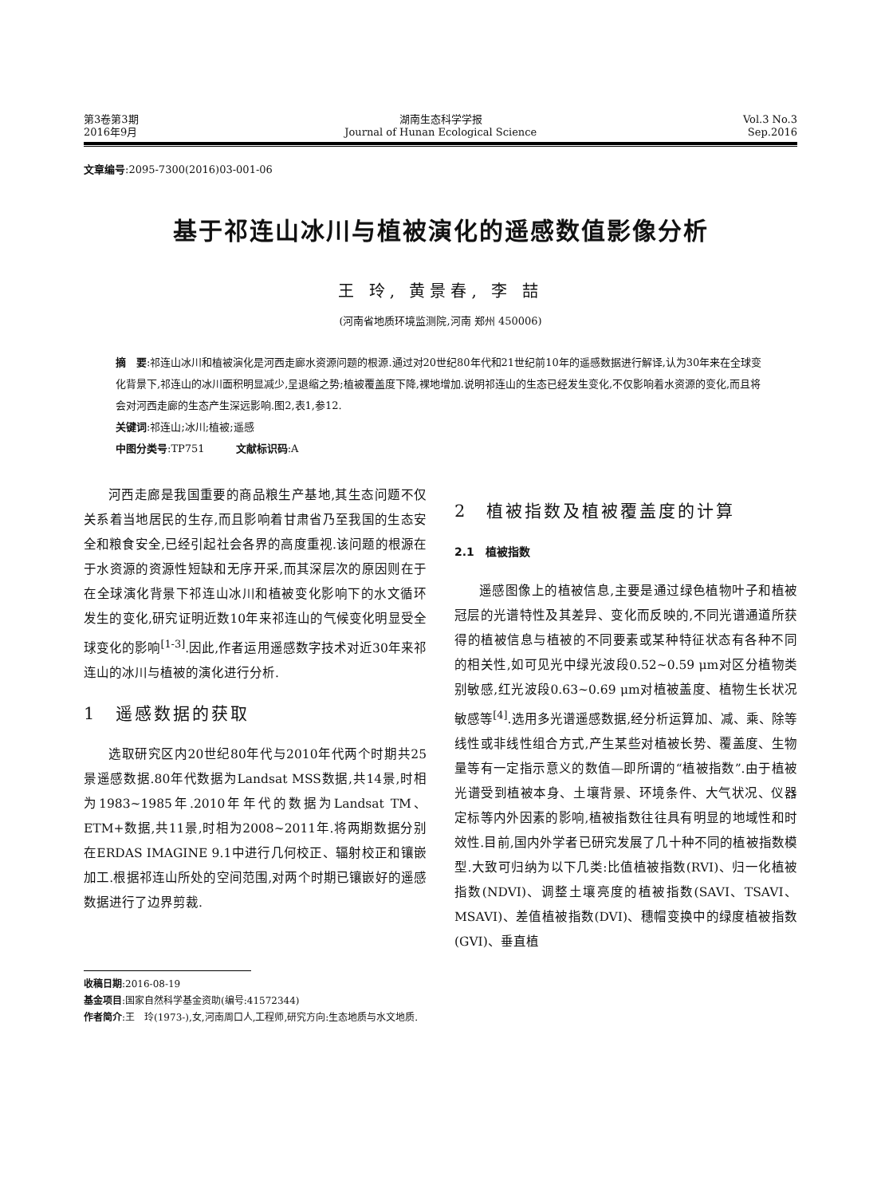第3卷第3期
2016年9月
湖南生态科学学报
Journal of Hunan Ecological Science
Vol.3 No.3
Sep.2016
文章编号:2095-7300(2016)03-001-06
基于祁连山冰川与植被演化的遥感数值影像分析
王 玲, 黄景春, 李 喆
(河南省地质环境监测院,河南 郑州 450006)
摘　要:祁连山冰川和植被演化是河西走廊水资源问题的根源.通过对20世纪80年代和21世纪前10年的遥感数据进行解译,认为30年来在全球变化背景下,祁连山的冰川面积明显减少,呈退缩之势;植被覆盖度下降,裸地增加.说明祁连山的生态已经发生变化,不仅影响着水资源的变化,而且将会对河西走廊的生态产生深远影响.图2,表1,参12.
关键词:祁连山;冰川;植被;遥感
中图分类号:TP751　　　文献标识码:A
河西走廊是我国重要的商品粮生产基地,其生态问题不仅关系着当地居民的生存,而且影响着甘肃省乃至我国的生态安全和粮食安全,已经引起社会各界的高度重视.该问题的根源在于水资源的资源性短缺和无序开采,而其深层次的原因则在于在全球演化背景下祁连山冰川和植被变化影响下的水文循环发生的变化,研究证明近数10年来祁连山的气候变化明显受全球变化的影响<sup>[1-3]</sup>.因此,作者运用遥感数字技术对近30年来祁连山的冰川与植被的演化进行分析.
1　遥感数据的获取
选取研究区内20世纪80年代与2010年代两个时期共25景遥感数据.80年代数据为Landsat MSS数据,共14景,时相为1983~1985年.2010年年代的数据为Landsat TM、ETM+数据,共11景,时相为2008~2011年.将两期数据分别在ERDAS IMAGINE 9.1中进行几何校正、辐射校正和镶嵌加工.根据祁连山所处的空间范围,对两个时期已镶嵌好的遥感数据进行了边界剪裁.
2　植被指数及植被覆盖度的计算
2.1　植被指数
遥感图像上的植被信息,主要是通过绿色植物叶子和植被冠层的光谱特性及其差异、变化而反映的,不同光谱通道所获得的植被信息与植被的不同要素或某种特征状态有各种不同的相关性,如可见光中绿光波段0.52~0.59 μm对区分植物类别敏感,红光波段0.63~0.69 μm对植被盖度、植物生长状况敏感等<sup>[4]</sup>.选用多光谱遥感数据,经分析运算加、减、乘、除等线性或非线性组合方式,产生某些对植被长势、覆盖度、生物量等有一定指示意义的数值—即所谓的“植被指数”.由于植被光谱受到植被本身、土壤背景、环境条件、大气状况、仪器定标等内外因素的影响,植被指数往往具有明显的地域性和时效性.目前,国内外学者已研究发展了几十种不同的植被指数模型.大致可归纳为以下几类:比值植被指数(RVI)、归一化植被指数(NDVI)、调整土壤亮度的植被指数(SAVI、TSAVI、MSAVI)、差值植被指数(DVI)、穗帽变换中的绿度植被指数(GVI)、垂直植
收稿日期:2016-08-19
基金项目:国家自然科学基金资助(编号:41572344)
作者简介:王　玲(1973-),女,河南周口人,工程师,研究方向:生态地质与水文地质.